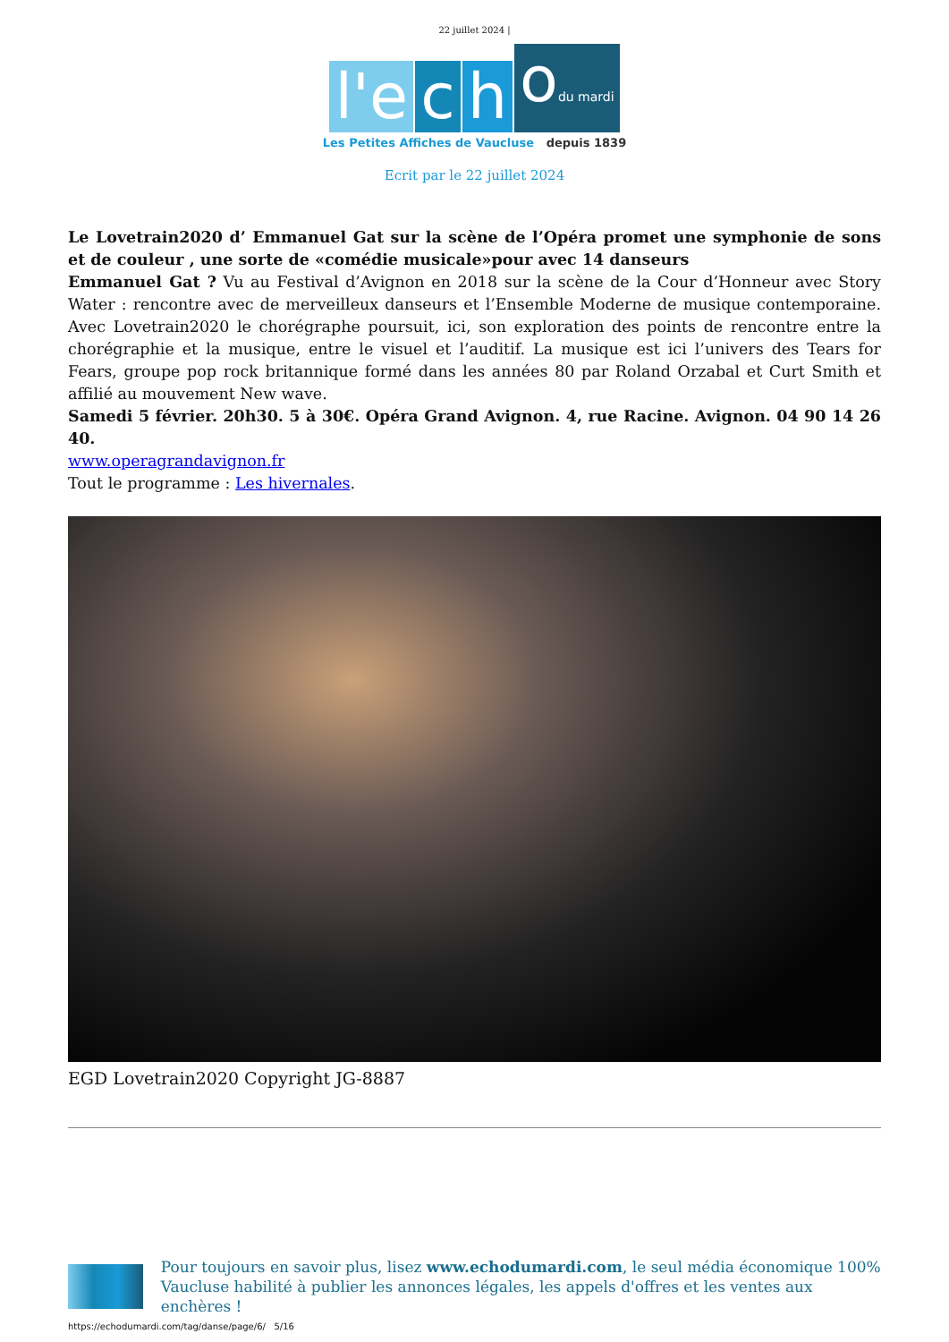22 juillet 2024 |
l'e c h odu mardi
Les Petites Affiches de Vaucluse depuis 1839
Ecrit par le 22 juillet 2024
Le Lovetrain2020 d’ Emmanuel Gat sur la scène de l’Opéra promet une symphonie de sons et de couleur , une sorte de «comédie musicale»pour avec 14 danseurs
Emmanuel Gat ? Vu au Festival d’Avignon en 2018 sur la scène de la Cour d’Honneur avec Story Water : rencontre avec de merveilleux danseurs et l’Ensemble Moderne de musique contemporaine. Avec Lovetrain2020 le chorégraphe poursuit, ici, son exploration des points de rencontre entre la chorégraphie et la musique, entre le visuel et l’auditif. La musique est ici l’univers des Tears for Fears, groupe pop rock britannique formé dans les années 80 par Roland Orzabal et Curt Smith et affilié au mouvement New wave.
Samedi 5 février. 20h30. 5 à 30€. Opéra Grand Avignon. 4, rue Racine. Avignon. 04 90 14 26 40.
www.operagrandavignon.fr
Tout le programme : Les hivernales.
EGD Lovetrain2020 Copyright JG-8887
Pour toujours en savoir plus, lisez www.echodumardi.com, le seul média économique 100% Vaucluse habilité à publier les annonces légales, les appels d'offres et les ventes aux enchères !
https://echodumardi.com/tag/danse/page/6/ 5/16